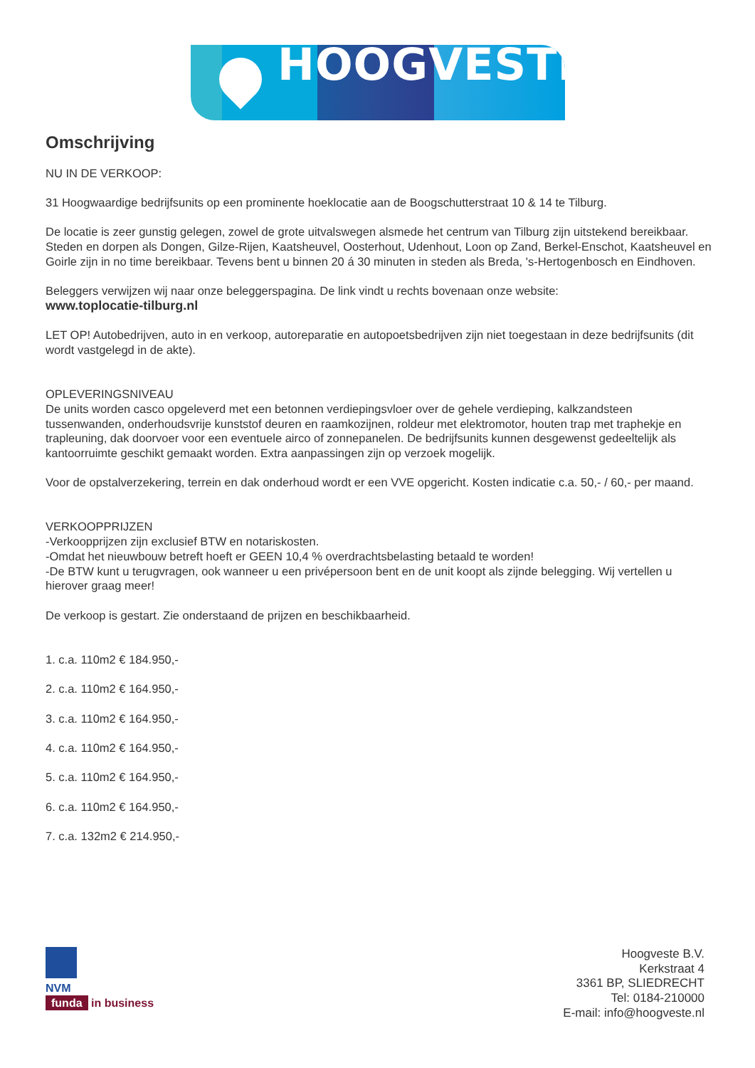HOOGVESTE
Omschrijving
NU IN DE VERKOOP:
31 Hoogwaardige bedrijfsunits op een prominente hoeklocatie aan de Boogschutterstraat 10 & 14 te Tilburg.
De locatie is zeer gunstig gelegen, zowel de grote uitvalswegen alsmede het centrum van Tilburg zijn uitstekend bereikbaar. Steden en dorpen als Dongen, Gilze-Rijen, Kaatsheuvel, Oosterhout, Udenhout, Loon op Zand, Berkel-Enschot, Kaatsheuvel en Goirle zijn in no time bereikbaar. Tevens bent u binnen 20 á 30 minuten in steden als Breda, 's-Hertogenbosch en Eindhoven.
Beleggers verwijzen wij naar onze beleggerspagina. De link vindt u rechts bovenaan onze website:
www.toplocatie-tilburg.nl
LET OP! Autobedrijven, auto in en verkoop, autoreparatie en autopoetsbedrijven zijn niet toegestaan in deze bedrijfsunits (dit wordt vastgelegd in de akte).
OPLEVERINGSNIVEAU
De units worden casco opgeleverd met een betonnen verdiepingsvloer over de gehele verdieping, kalkzandsteen tussenwanden, onderhoudsvrije kunststof deuren en raamkozijnen, roldeur met elektromotor, houten trap met traphekje en trapleuning, dak doorvoer voor een eventuele airco of zonnepanelen. De bedrijfsunits kunnen desgewenst gedeeltelijk als kantoorruimte geschikt gemaakt worden. Extra aanpassingen zijn op verzoek mogelijk.
Voor de opstalverzekering, terrein en dak onderhoud wordt er een VVE opgericht. Kosten indicatie c.a. 50,- / 60,- per maand.
VERKOOPPRIJZEN
-Verkoopprijzen zijn exclusief BTW en notariskosten.
-Omdat het nieuwbouw betreft hoeft er GEEN 10,4 % overdrachtsbelasting betaald te worden!
-De BTW kunt u terugvragen, ook wanneer u een privépersoon bent en de unit koopt als zijnde belegging. Wij vertellen u hierover graag meer!
De verkoop is gestart. Zie onderstaand de prijzen en beschikbaarheid.
1. c.a. 110m2 € 184.950,-
2. c.a. 110m2 € 164.950,-
3. c.a. 110m2 € 164.950,-
4. c.a. 110m2 € 164.950,-
5. c.a. 110m2 € 164.950,-
6. c.a. 110m2 € 164.950,-
7. c.a. 132m2 € 214.950,-
NVM
funda in business
Hoogveste B.V.
Kerkstraat 4
3361 BP, SLIEDRECHT
Tel: 0184-210000
E-mail: info@hoogveste.nl